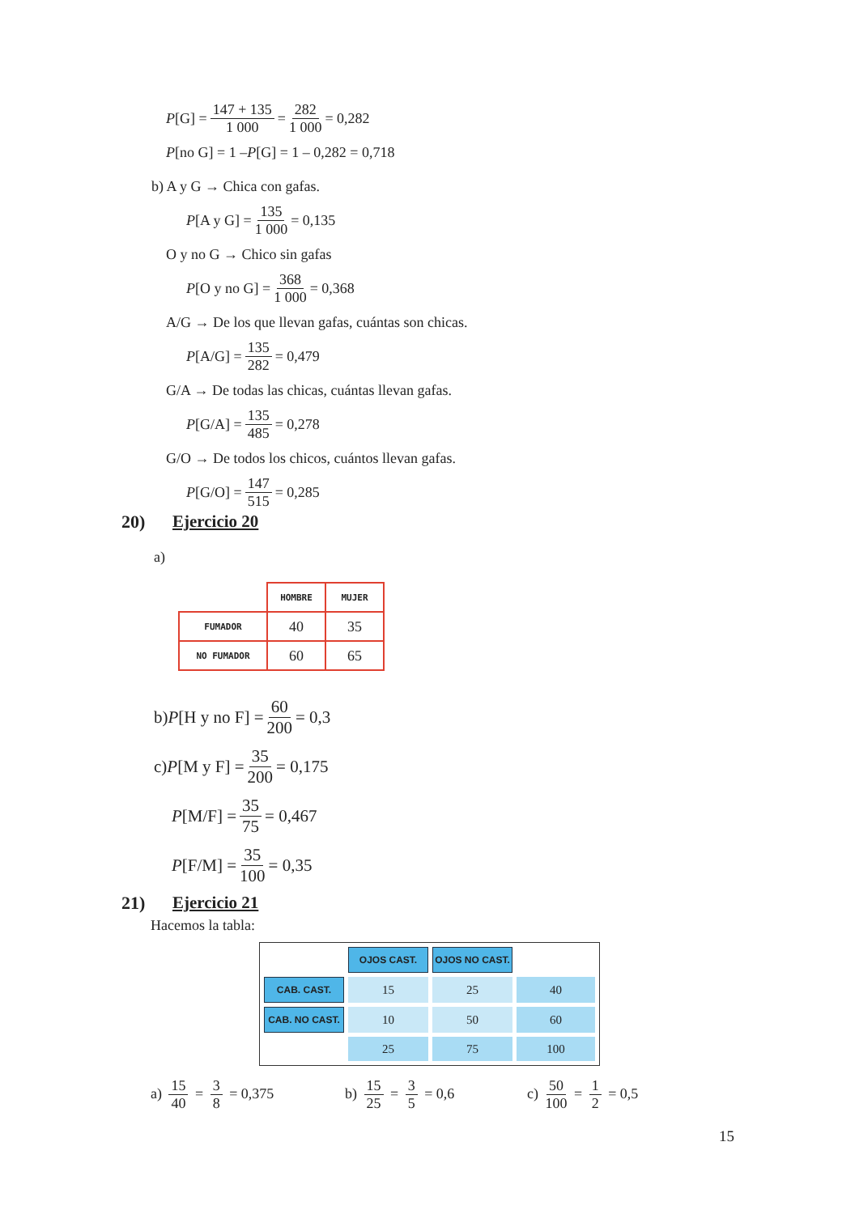P [G] = 147 + 135 1 000 = 282 1 000 = 0,282
P [no G] = 1 – P [G] = 1 – 0,282 = 0,718
b) A y G → Chica con gafas.
P [A y G] = 135 1 000 = 0,135
O y no G → Chico sin gafas
P [O y no G] = 368 1 000 = 0,368
A/G → De los que llevan gafas, cuántas son chicas.
P [A/G] = 135 282 = 0,479
G/A → De todas las chicas, cuántas llevan gafas.
P [G/A] = 135 485 = 0,278
G/O → De todos los chicos, cuántos llevan gafas.
P [G/O] = 147 515 = 0,285
20) Ejercicio 20
a)
| | HOMBRE | MUJER |
| --- | --- | --- |
| FUMADOR | 40 | 35 |
| NO FUMADOR | 60 | 65 |
b) P [H y no F] = 60 200 = 0,3
c) P [M y F] = 35 200 = 0,175
P [M/F] = 35 75 = 0,467
P [F/M] = 35 100 = 0,35
21) Ejercicio 21
Hacemos la tabla:
| | OJOS CAST. | OJOS NO CAST. | |
| CAB. CAST. | 15 | 25 | 40 |
| CAB. NO CAST. | 10 | 50 | 60 |
| | 25 | 75 | 100 |
a) 15 40 = 3 8 = 0,375 b) 15 25 = 3 5 = 0,6 c) 50 100 = 1 2 = 0,5
15